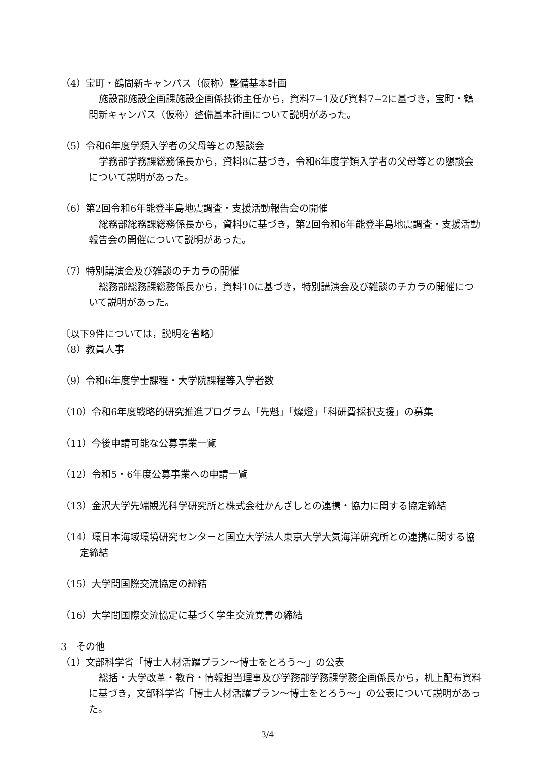（4）宝町・鶴間新キャンパス（仮称）整備基本計画
施設部施設企画課施設企画係技術主任から，資料7−1及び資料7−2に基づき，宝町・鶴間新キャンパス（仮称）整備基本計画について説明があった。
（5）令和6年度学類入学者の父母等との懇談会
学務部学務課総務係長から，資料8に基づき，令和6年度学類入学者の父母等との懇談会について説明があった。
（6）第2回令和6年能登半島地震調査・支援活動報告会の開催
総務部総務課総務係長から，資料9に基づき，第2回令和6年能登半島地震調査・支援活動報告会の開催について説明があった。
（7）特別講演会及び雑談のチカラの開催
総務部総務課総務係長から，資料10に基づき，特別講演会及び雑談のチカラの開催について説明があった。
〔以下9件については，説明を省略〕
（8）教員人事
（9）令和6年度学士課程・大学院課程等入学者数
（10）令和6年度戦略的研究推進プログラム「先魁」「燦燈」「科研費採択支援」の募集
（11）今後申請可能な公募事業一覧
（12）令和5・6年度公募事業への申請一覧
（13）金沢大学先端観光科学研究所と株式会社かんざしとの連携・協力に関する協定締結
（14）環日本海域環境研究センターと国立大学法人東京大学大気海洋研究所との連携に関する協定締結
（15）大学間国際交流協定の締結
（16）大学間国際交流協定に基づく学生交流覚書の締結
3　その他
（1）文部科学省「博士人材活躍プラン～博士をとろう～」の公表
総括・大学改革・教育・情報担当理事及び学務部学務課学務企画係長から，机上配布資料に基づき，文部科学省「博士人材活躍プラン～博士をとろう～」の公表について説明があった。
3/4